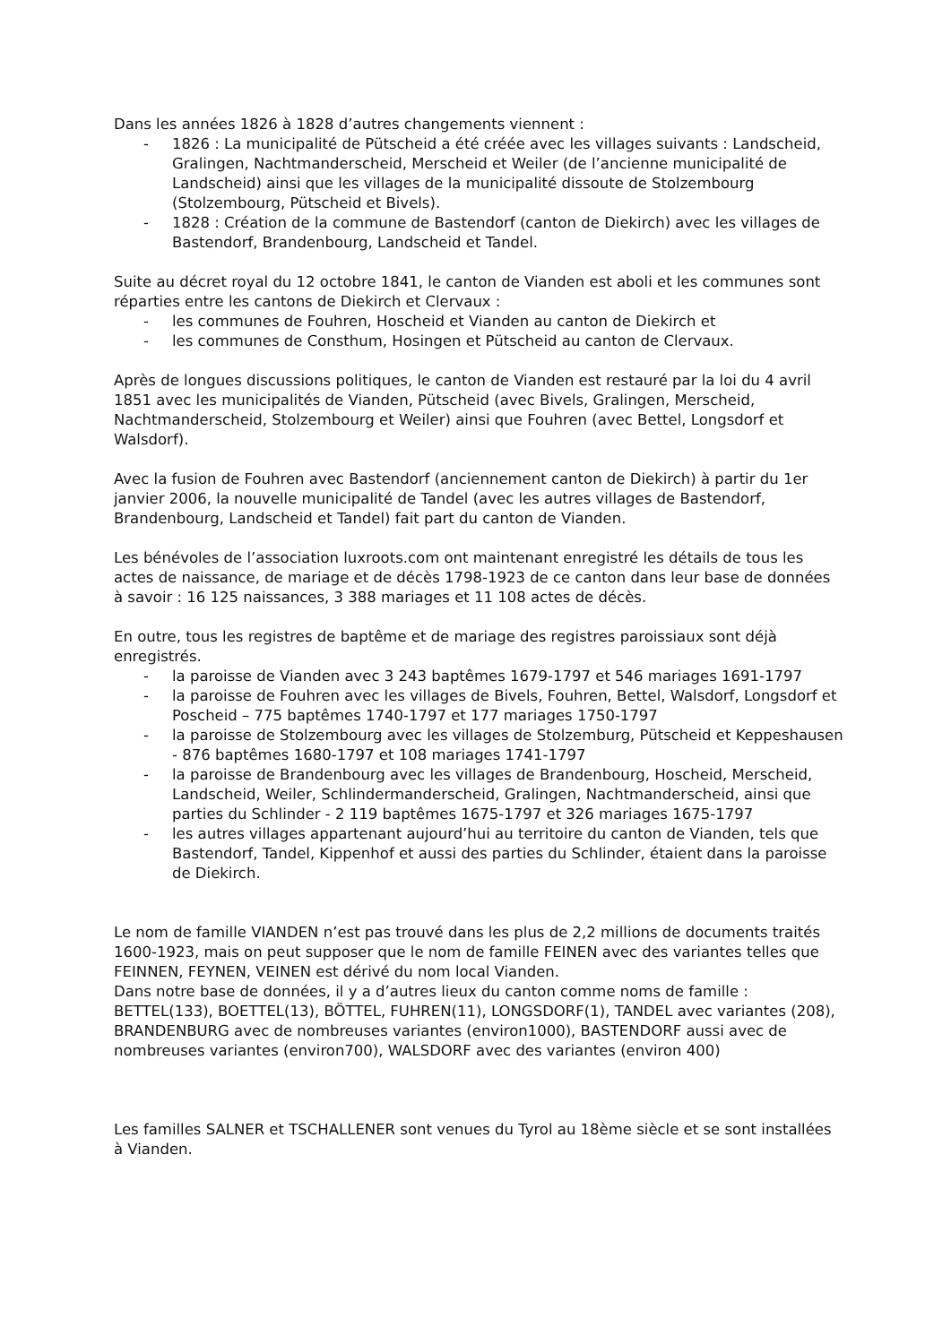Dans les années 1826 à 1828 d’autres changements viennent :
- 1826 : La municipalité de Pütscheid a été créée avec les villages suivants : Landscheid, Gralingen, Nachtmanderscheid, Merscheid et Weiler (de l’ancienne municipalité de Landscheid) ainsi que les villages de la municipalité dissoute de Stolzembourg (Stolzembourg, Pütscheid et Bivels).
- 1828 : Création de la commune de Bastendorf (canton de Diekirch) avec les villages de Bastendorf, Brandenbourg, Landscheid et Tandel.
Suite au décret royal du 12 octobre 1841, le canton de Vianden est aboli et les communes sont réparties entre les cantons de Diekirch et Clervaux :
- les communes de Fouhren, Hoscheid et Vianden au canton de Diekirch et
- les communes de Consthum, Hosingen et Pütscheid au canton de Clervaux.
Après de longues discussions politiques, le canton de Vianden est restauré par la loi du 4 avril 1851 avec les municipalités de Vianden, Pütscheid (avec Bivels, Gralingen, Merscheid, Nachtmanderscheid, Stolzembourg et Weiler) ainsi que Fouhren (avec Bettel, Longsdorf et Walsdorf).
Avec la fusion de Fouhren avec Bastendorf (anciennement canton de Diekirch) à partir du 1er janvier 2006, la nouvelle municipalité de Tandel (avec les autres villages de Bastendorf, Brandenbourg, Landscheid et Tandel) fait part du canton de Vianden.
Les bénévoles de l’association luxroots.com ont maintenant enregistré les détails de tous les actes de naissance, de mariage et de décès 1798-1923 de ce canton dans leur base de données à savoir : 16 125 naissances, 3 388 mariages et 11 108 actes de décès.
En outre, tous les registres de baptême et de mariage des registres paroissiaux sont déjà enregistrés.
- la paroisse de Vianden avec 3 243 baptêmes 1679-1797 et 546 mariages 1691-1797
- la paroisse de Fouhren avec les villages de Bivels, Fouhren, Bettel, Walsdorf, Longsdorf et Poscheid – 775 baptêmes 1740-1797 et 177 mariages 1750-1797
- la paroisse de Stolzembourg avec les villages de Stolzemburg, Pütscheid et Keppeshausen - 876 baptêmes 1680-1797 et 108 mariages 1741-1797
- la paroisse de Brandenbourg avec les villages de Brandenbourg, Hoscheid, Merscheid, Landscheid, Weiler, Schlindermanderscheid, Gralingen, Nachtmanderscheid, ainsi que parties du Schlinder - 2 119 baptêmes 1675-1797 et 326 mariages 1675-1797
- les autres villages appartenant aujourd’hui au territoire du canton de Vianden, tels que Bastendorf, Tandel, Kippenhof et aussi des parties du Schlinder, étaient dans la paroisse de Diekirch.
Le nom de famille VIANDEN n’est pas trouvé dans les plus de 2,2 millions de documents traités 1600-1923, mais on peut supposer que le nom de famille FEINEN avec des variantes telles que FEINNEN, FEYNEN, VEINEN est dérivé du nom local Vianden.
Dans notre base de données, il y a d’autres lieux du canton comme noms de famille : BETTEL(133), BOETTEL(13), BÖTTEL, FUHREN(11), LONGSDORF(1), TANDEL avec variantes (208), BRANDENBURG avec de nombreuses variantes (environ1000), BASTENDORF aussi avec de nombreuses variantes (environ700), WALSDORF avec des variantes (environ 400)
Les familles SALNER et TSCHALLENER sont venues du Tyrol au 18ème siècle et se sont installées à Vianden.